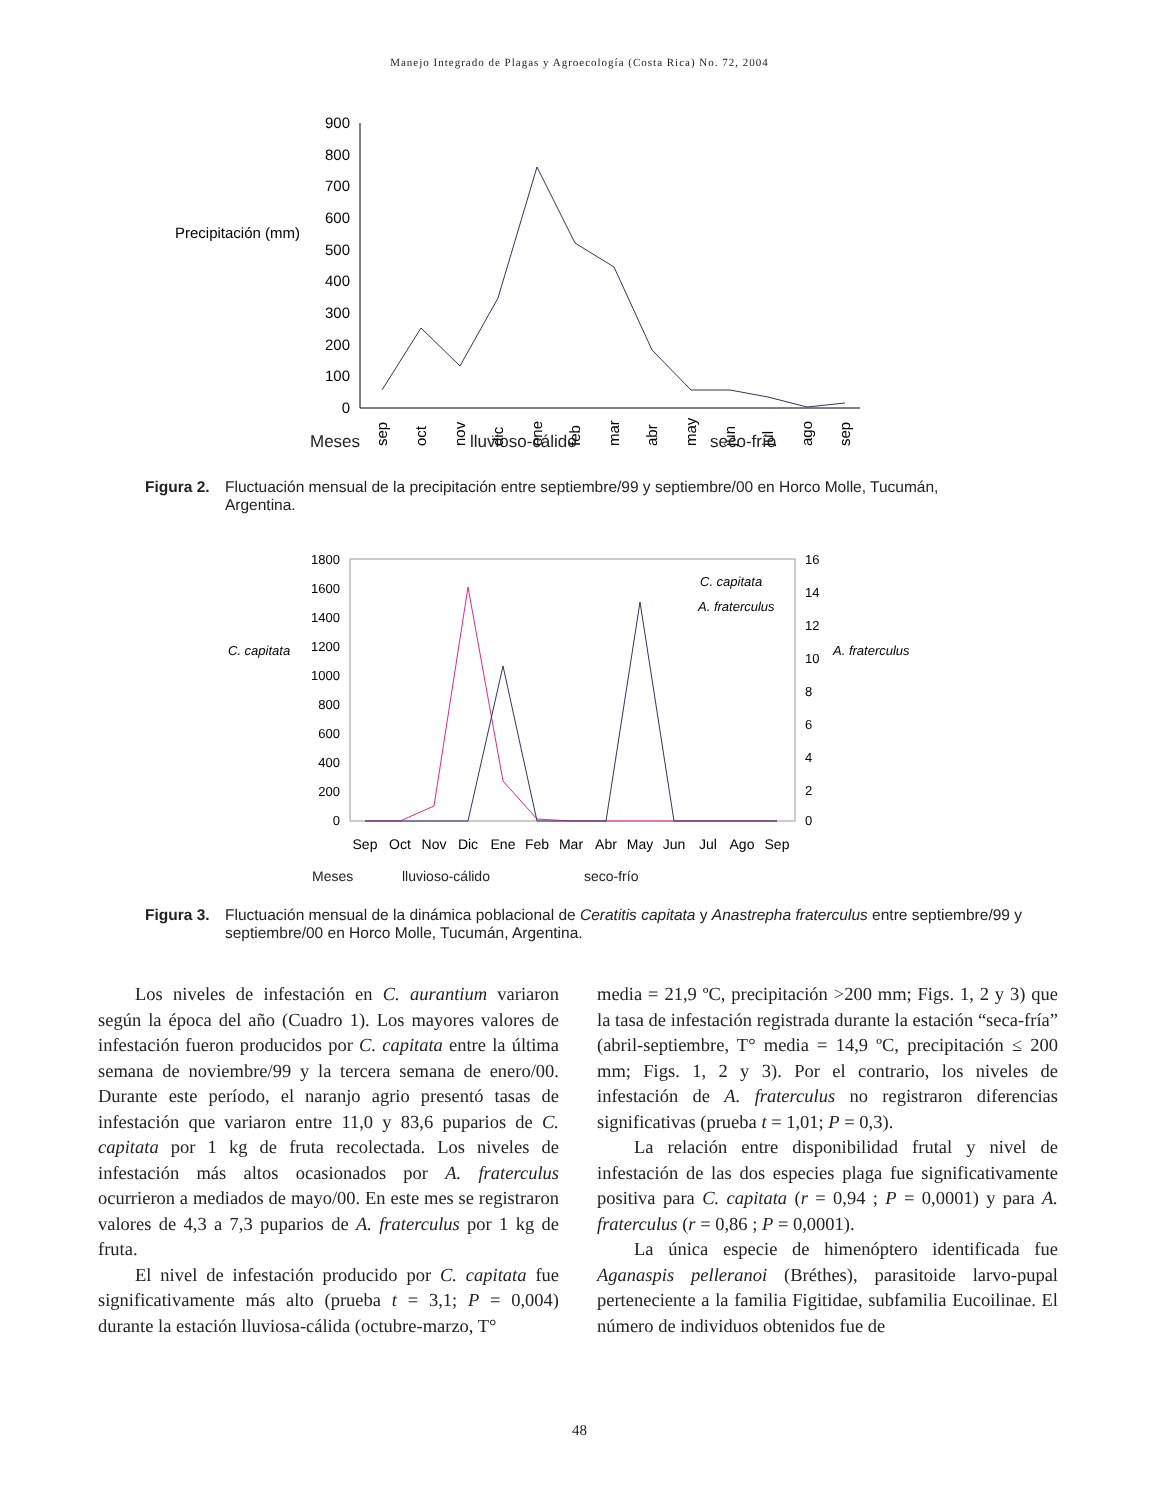Manejo Integrado de Plagas y Agroecología (Costa Rica) No. 72, 2004
900
800
700
600
500
400
300
200
100
0
Precipitación (mm)
sep
oct
nov
dic
ene
feb
mar
abr
may
jun
jul
ago
sep
Meses lluvioso-cálido seco-frío
Figura 2. Fluctuación mensual de la precipitación entre septiembre/99 y septiembre/00 en Horco Molle, Tucumán, Argentina.
1800
1600
1400
1200
1000
800
600
400
200
0
16
14
12
10
8
6
4
2
0
C. capitata
A. fraterculus
C. capitata
A. fraterculus
Sep
Oct
Nov
Dic
Ene
Feb
Mar
Abr
May
Jun
Jul
Ago
Sep
Meses lluvioso-cálido seco-frío
Figura 3. Fluctuación mensual de la dinámica poblacional de Ceratitis capitata y Anastrepha fraterculus entre septiembre/99 y septiembre/00 en Horco Molle, Tucumán, Argentina.
Los niveles de infestación en C. aurantium variaron según la época del año (Cuadro 1). Los mayores valores de infestación fueron producidos por C. capitata entre la última semana de noviembre/99 y la tercera semana de enero/00. Durante este período, el naranjo agrio presentó tasas de infestación que variaron entre 11,0 y 83,6 puparios de C. capitata por 1 kg de fruta recolectada. Los niveles de infestación más altos ocasionados por A. fraterculus ocurrieron a mediados de mayo/00. En este mes se registraron valores de 4,3 a 7,3 puparios de A. fraterculus por 1 kg de fruta.
El nivel de infestación producido por C. capitata fue significativamente más alto (prueba t = 3,1; P = 0,004) durante la estación lluviosa-cálida (octubre-marzo, T°
media = 21,9 ºC, precipitación >200 mm; Figs. 1, 2 y 3) que la tasa de infestación registrada durante la estación “seca-fría” (abril-septiembre, T° media = 14,9 ºC, precipitación ≤ 200 mm; Figs. 1, 2 y 3). Por el contrario, los niveles de infestación de A. fraterculus no registraron diferencias significativas (prueba t = 1,01; P = 0,3).
La relación entre disponibilidad frutal y nivel de infestación de las dos especies plaga fue significativamente positiva para C. capitata (r = 0,94 ; P = 0,0001) y para A. fraterculus (r = 0,86 ; P = 0,0001).
La única especie de himenóptero identificada fue Aganaspis pelleranoi (Bréthes), parasitoide larvo-pupal perteneciente a la familia Figitidae, subfamilia Eucoilinae. El número de individuos obtenidos fue de
48